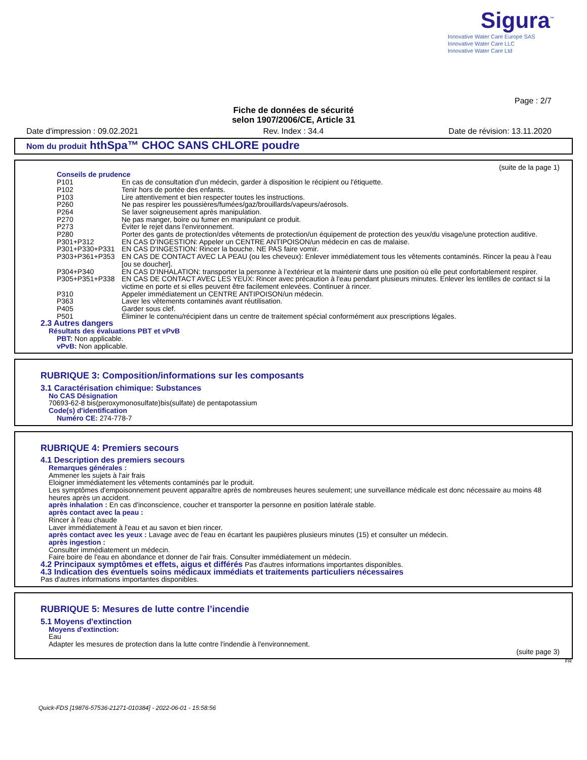Sigura<sup>™</sup>
Innovative Water Care Europe SAS
Innovative Water Care LLC
Innovative Water Care Ltd
Page : 2/7
Fiche de données de sécurité
selon 1907/2006/CE, Article 31
Date d'impression : 09.02.2021 Rev. Index : 34.4 Date de révision: 13.11.2020
Nom du produit hthSpa™ CHOC SANS CHLORE poudre
(suite de la page 1)
Conseils de prudence
P101 En cas de consultation d'un médecin, garder à disposition le récipient ou l'étiquette.
P102 Tenir hors de portée des enfants.
P103 Lire attentivement et bien respecter toutes les instructions.
P260 Ne pas respirer les poussières/fumées/gaz/brouillards/vapeurs/aérosols.
P264 Se laver soigneusement après manipulation.
P270 Ne pas manger, boire ou fumer en manipulant ce produit.
P273 Éviter le rejet dans l'environnement.
P280 Porter des gants de protection/des vêtements de protection/un équipement de protection des yeux/du visage/une protection auditive.
P301+P312 EN CAS D’INGESTION: Appeler un CENTRE ANTIPOISON/un médecin en cas de malaise.
P301+P330+P331 EN CAS D'INGESTION: Rincer la bouche. NE PAS faire vomir.
P303+P361+P353 EN CAS DE CONTACT AVEC LA PEAU (ou les cheveux): Enlever immédiatement tous les vêtements contaminés. Rincer la peau à l'eau [ou se doucher].
P304+P340 EN CAS D’INHALATION: transporter la personne à l’extérieur et la maintenir dans une position où elle peut confortablement respirer.
P305+P351+P338 EN CAS DE CONTACT AVEC LES YEUX: Rincer avec précaution à l'eau pendant plusieurs minutes. Enlever les lentilles de contact si la victime en porte et si elles peuvent être facilement enlevées. Continuer à rincer.
P310 Appeler immédiatement un CENTRE ANTIPOISON/un médecin.
P363 Laver les vêtements contaminés avant réutilisation.
P405 Garder sous clef.
P501 Éliminer le contenu/récipient dans un centre de traitement spécial conformément aux prescriptions légales.
2.3 Autres dangers
Résultats des évaluations PBT et vPvB
PBT: Non applicable.
vPvB: Non applicable.
RUBRIQUE 3: Composition/informations sur les composants
3.1 Caractérisation chimique: Substances
No CAS Désignation
70693-62-8 bis(peroxymonosulfate)bis(sulfate) de pentapotassium
Code(s) d'identification
Numéro CE: 274-778-7
RUBRIQUE 4: Premiers secours
4.1 Description des premiers secours
Remarques générales :
Ammener les sujets à l'air frais
Eloigner immédiatement les vêtements contaminés par le produit.
Les symptômes d'empoisonnement peuvent apparaître après de nombreuses heures seulement; une surveillance médicale est donc nécessaire au moins 48 heures après un accident.
après inhalation : En cas d'inconscience, coucher et transporter la personne en position latérale stable.
après contact avec la peau :
Rincer à l'eau chaude
Laver immédiatement à l'eau et au savon et bien rincer.
après contact avec les yeux : Lavage avec de l'eau en écartant les paupières plusieurs minutes (15) et consulter un médecin.
après ingestion :
Consulter immédiatement un médecin.
Faire boire de l'eau en abondance et donner de l'air frais. Consulter immédiatement un médecin.
4.2 Principaux symptômes et effets, aigus et différés Pas d'autres informations importantes disponibles.
4.3 Indication des éventuels soins médicaux immédiats et traitements particuliers nécessaires
Pas d'autres informations importantes disponibles.
RUBRIQUE 5: Mesures de lutte contre l’incendie
5.1 Moyens d'extinction
Moyens d'extinction:
Eau
Adapter les mesures de protection dans la lutte contre l'indendie à l'environnement.
(suite page 3)
FR
Quick-FDS [19876-57536-21271-010384] - 2022-06-01 - 15:58:56